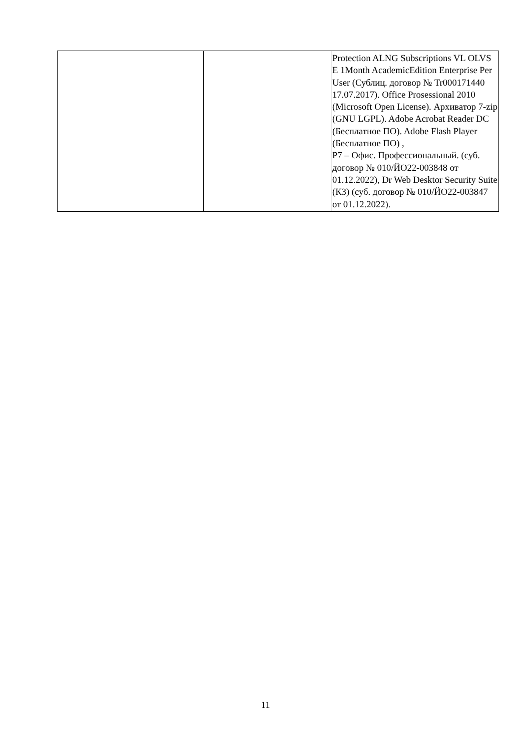| | | Protection ALNG Subscriptions VL OLVS E 1Month AcademicEdition Enterprise Per User (Сублиц. договор № Tr000171440 17.07.2017). Office Prosessional 2010 (Microsoft Open License). Архиватор 7-zip (GNU LGPL). Adobe Acrobat Reader DC (Бесплатное ПО). Adobe Flash Player (Бесплатное ПО) , Р7 – Офис. Профессиональный. (суб. договор № 010/ЙО22-003848 от 01.12.2022), Dr Web Desktor Security Suite (КЗ) (суб. договор № 010/ЙО22-003847 от 01.12.2022). |
11